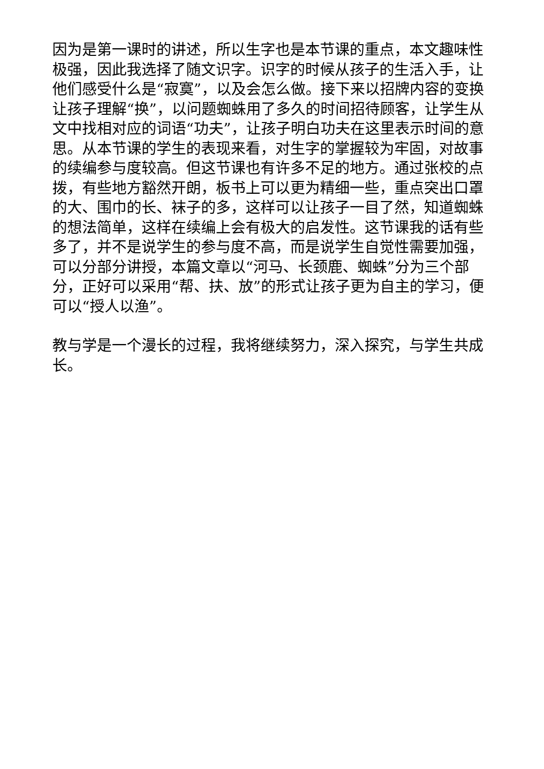因为是第一课时的讲述，所以生字也是本节课的重点，本文趣味性极强，因此我选择了随文识字。识字的时候从孩子的生活入手，让他们感受什么是“寂寞”，以及会怎么做。接下来以招牌内容的变换让孩子理解“换”，以问题蜘蛛用了多久的时间招待顾客，让学生从文中找相对应的词语“功夫”，让孩子明白功夫在这里表示时间的意思。从本节课的学生的表现来看，对生字的掌握较为牢固，对故事的续编参与度较高。但这节课也有许多不足的地方。通过张校的点拨，有些地方豁然开朗，板书上可以更为精细一些，重点突出口罩的大、围巾的长、袜子的多，这样可以让孩子一目了然，知道蜘蛛的想法简单，这样在续编上会有极大的启发性。这节课我的话有些多了，并不是说学生的参与度不高，而是说学生自觉性需要加强，可以分部分讲授，本篇文章以“河马、长颈鹿、蜘蛛”分为三个部分，正好可以采用“帮、扶、放”的形式让孩子更为自主的学习，便可以“授人以渔”。
教与学是一个漫长的过程，我将继续努力，深入探究，与学生共成长。